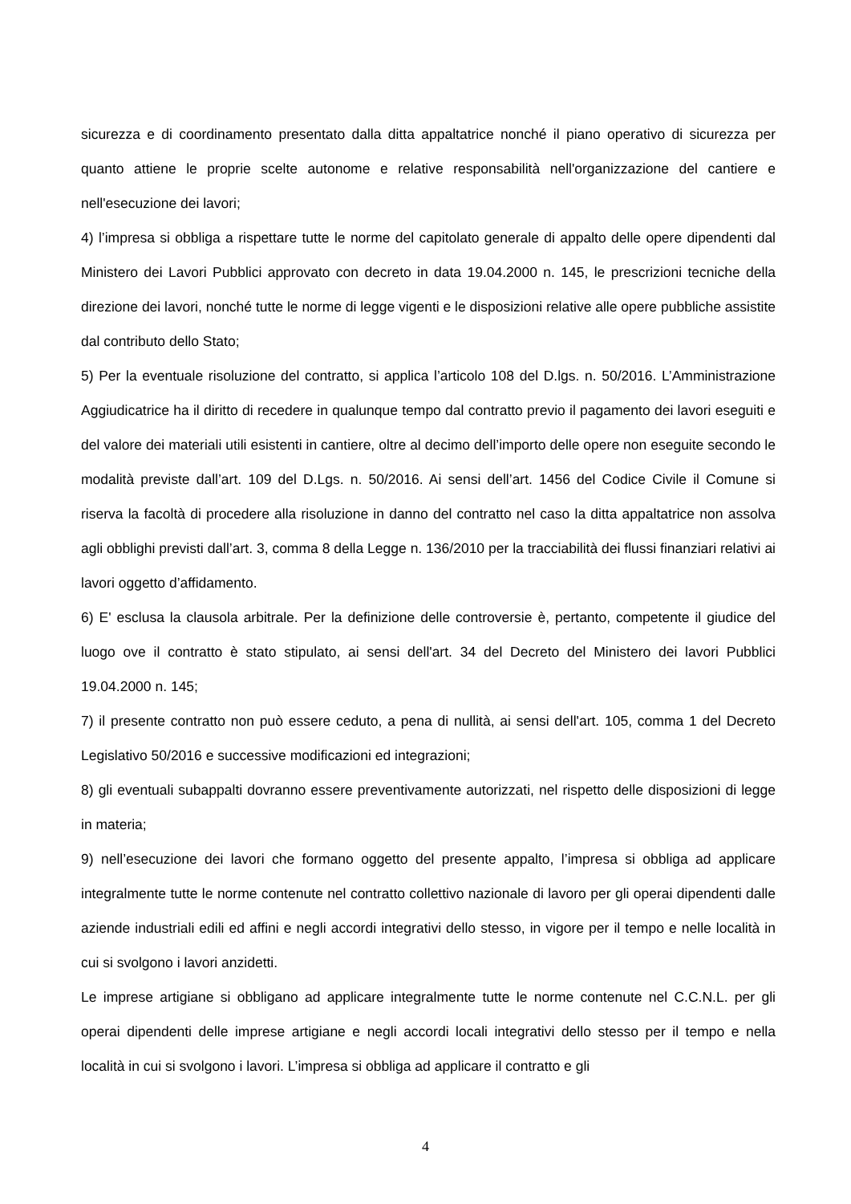sicurezza e di coordinamento presentato dalla ditta appaltatrice nonché il piano operativo di sicurezza per quanto attiene le proprie scelte autonome e relative responsabilità nell'organizzazione del cantiere e nell'esecuzione dei lavori;
4) l’impresa si obbliga a rispettare tutte le norme del capitolato generale di appalto delle opere dipendenti dal Ministero dei Lavori Pubblici approvato con decreto in data 19.04.2000 n. 145, le prescrizioni tecniche della direzione dei lavori, nonché tutte le norme di legge vigenti e le disposizioni relative alle opere pubbliche assistite dal contributo dello Stato;
5) Per la eventuale risoluzione del contratto, si applica l’articolo 108 del D.lgs. n. 50/2016. L’Amministrazione Aggiudicatrice ha il diritto di recedere in qualunque tempo dal contratto previo il pagamento dei lavori eseguiti e del valore dei materiali utili esistenti in cantiere, oltre al decimo dell’importo delle opere non eseguite secondo le modalità previste dall’art. 109 del D.Lgs. n. 50/2016. Ai sensi dell’art. 1456 del Codice Civile il Comune si riserva la facoltà di procedere alla risoluzione in danno del contratto nel caso la ditta appaltatrice non assolva agli obblighi previsti dall’art. 3, comma 8 della Legge n. 136/2010 per la tracciabilità dei flussi finanziari relativi ai lavori oggetto d’affidamento.
6) E' esclusa la clausola arbitrale. Per la definizione delle controversie è, pertanto, competente il giudice del luogo ove il contratto è stato stipulato, ai sensi dell'art. 34 del Decreto del Ministero dei lavori Pubblici 19.04.2000 n. 145;
7) il presente contratto non può essere ceduto, a pena di nullità, ai sensi dell'art. 105, comma 1 del Decreto Legislativo 50/2016 e successive modificazioni ed integrazioni;
8) gli eventuali subappalti dovranno essere preventivamente autorizzati, nel rispetto delle disposizioni di legge in materia;
9) nell’esecuzione dei lavori che formano oggetto del presente appalto, l’impresa si obbliga ad applicare integralmente tutte le norme contenute nel contratto collettivo nazionale di lavoro per gli operai dipendenti dalle aziende industriali edili ed affini e negli accordi integrativi dello stesso, in vigore per il tempo e nelle località in cui si svolgono i lavori anzidetti.
Le imprese artigiane si obbligano ad applicare integralmente tutte le norme contenute nel C.C.N.L. per gli operai dipendenti delle imprese artigiane e negli accordi locali integrativi dello stesso per il tempo e nella località in cui si svolgono i lavori. L’impresa si obbliga ad applicare il contratto e gli
4